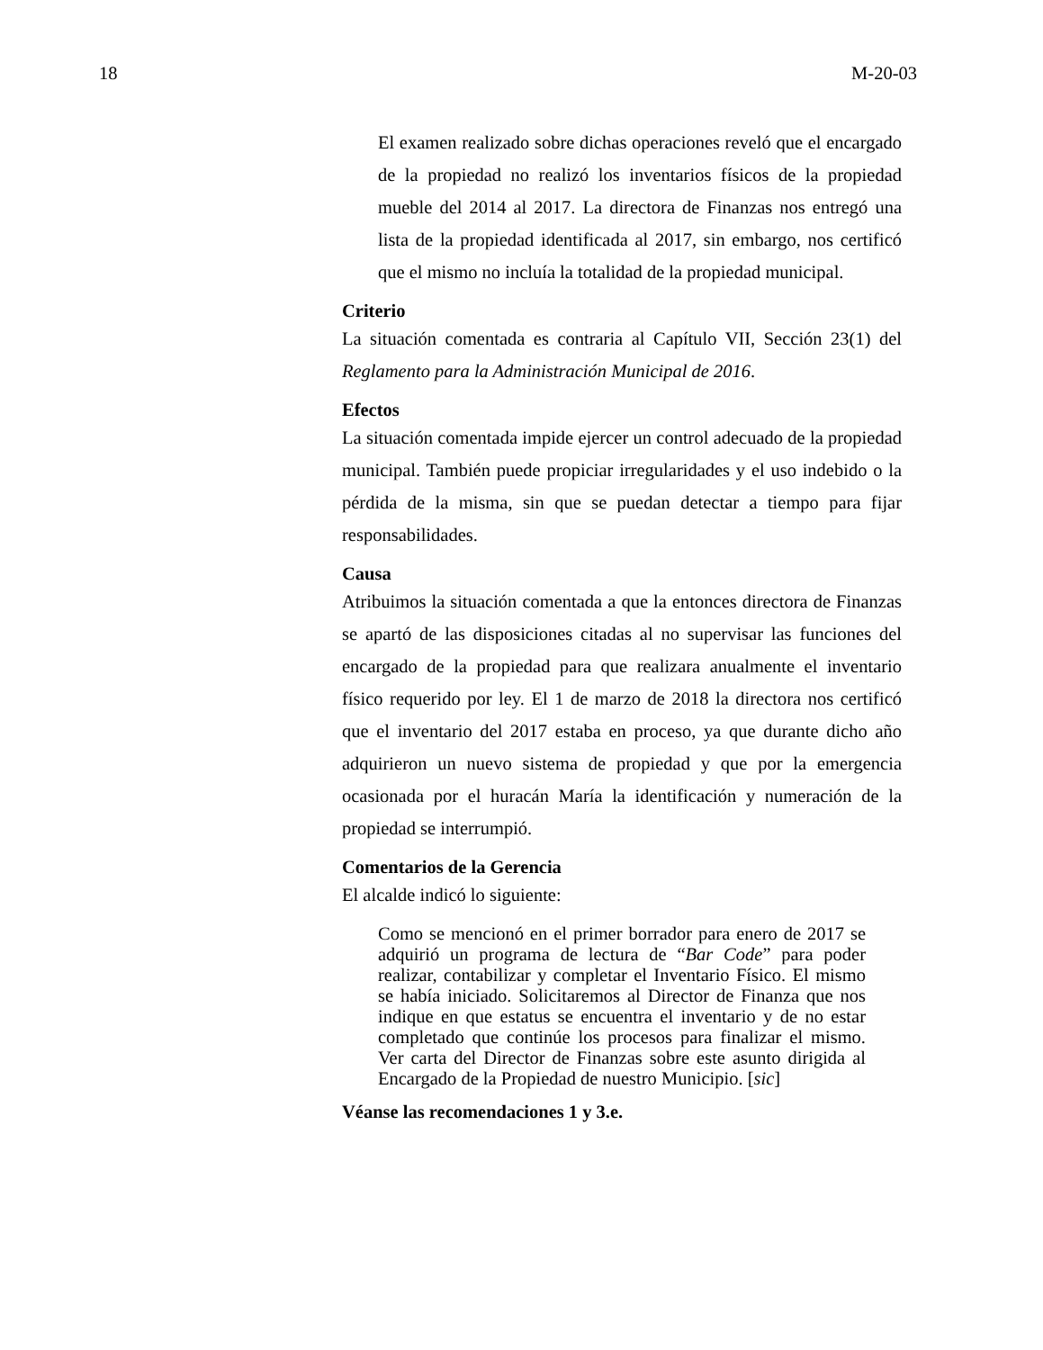18 M-20-03
El examen realizado sobre dichas operaciones reveló que el encargado de la propiedad no realizó los inventarios físicos de la propiedad mueble del 2014 al 2017. La directora de Finanzas nos entregó una lista de la propiedad identificada al 2017, sin embargo, nos certificó que el mismo no incluía la totalidad de la propiedad municipal.
Criterio
La situación comentada es contraria al Capítulo VII, Sección 23(1) del Reglamento para la Administración Municipal de 2016.
Efectos
La situación comentada impide ejercer un control adecuado de la propiedad municipal. También puede propiciar irregularidades y el uso indebido o la pérdida de la misma, sin que se puedan detectar a tiempo para fijar responsabilidades.
Causa
Atribuimos la situación comentada a que la entonces directora de Finanzas se apartó de las disposiciones citadas al no supervisar las funciones del encargado de la propiedad para que realizara anualmente el inventario físico requerido por ley. El 1 de marzo de 2018 la directora nos certificó que el inventario del 2017 estaba en proceso, ya que durante dicho año adquirieron un nuevo sistema de propiedad y que por la emergencia ocasionada por el huracán María la identificación y numeración de la propiedad se interrumpió.
Comentarios de la Gerencia
El alcalde indicó lo siguiente:
Como se mencionó en el primer borrador para enero de 2017 se adquirió un programa de lectura de “Bar Code” para poder realizar, contabilizar y completar el Inventario Físico. El mismo se había iniciado. Solicitaremos al Director de Finanza que nos indique en que estatus se encuentra el inventario y de no estar completado que continúe los procesos para finalizar el mismo. Ver carta del Director de Finanzas sobre este asunto dirigida al Encargado de la Propiedad de nuestro Municipio. [sic]
Véanse las recomendaciones 1 y 3.e.